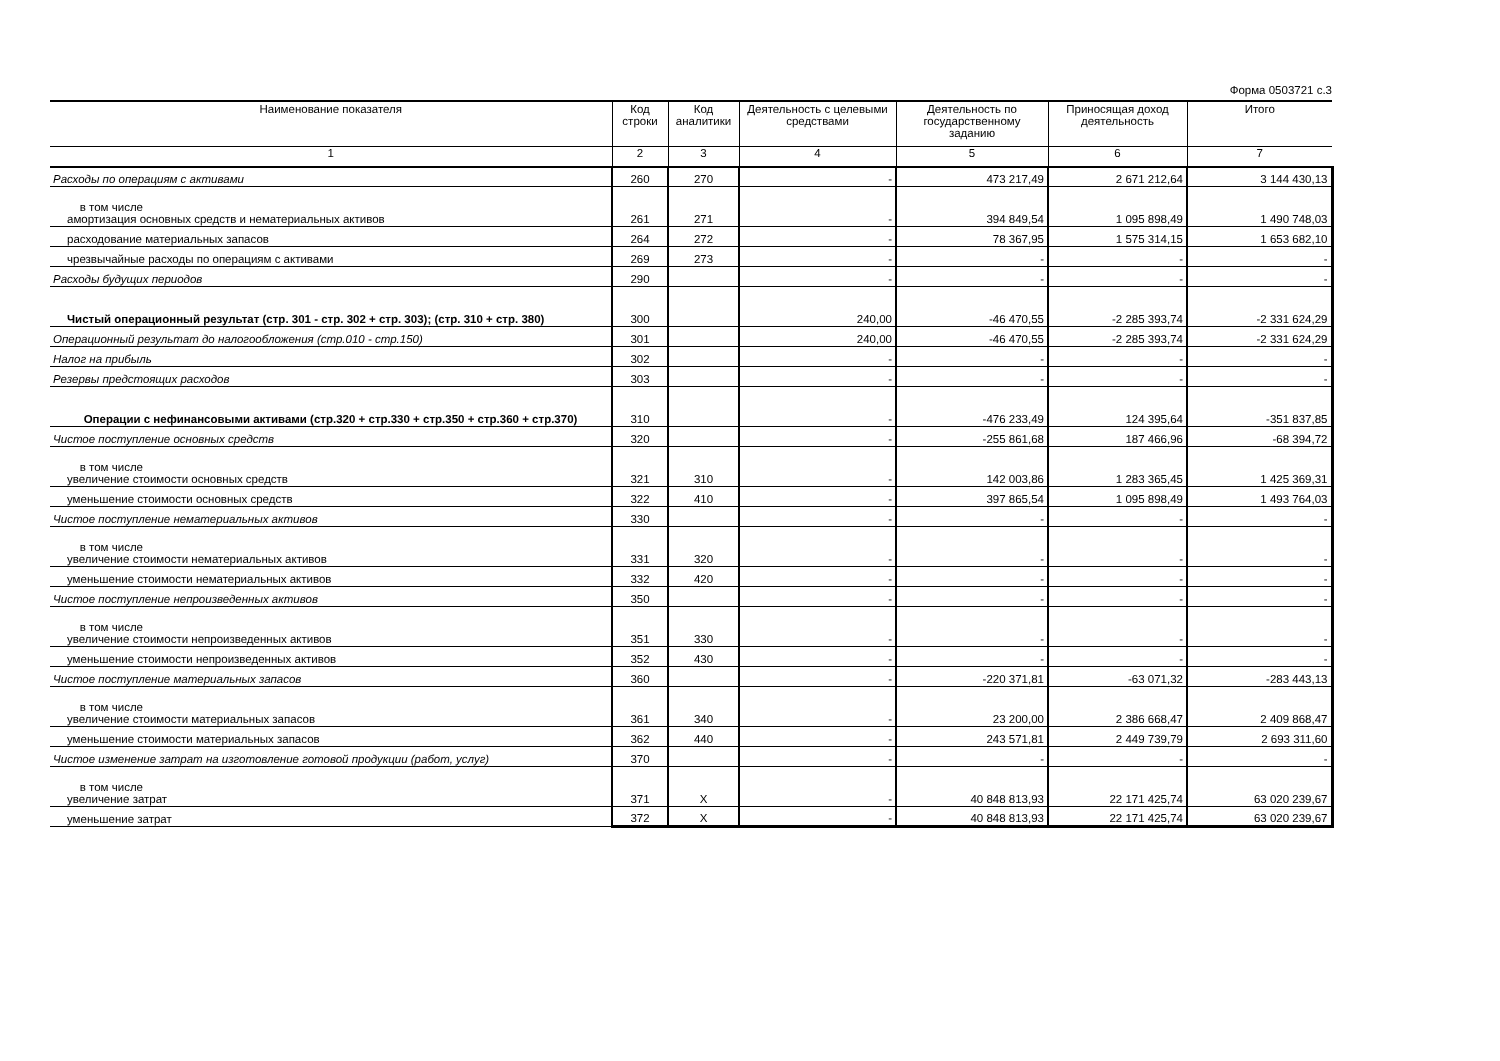Форма 0503721 с.3
| Наименование показателя | Код строки | Код аналитики | Деятельность с целевыми средствами | Деятельность по государственному заданию | Приносящая доход деятельность | Итого |
| --- | --- | --- | --- | --- | --- | --- |
| 1 | 2 | 3 | 4 | 5 | 6 | 7 |
| Расходы по операциям с активами | 260 | 270 | - | 473 217,49 | 2 671 212,64 | 3 144 430,13 |
| в том числе амортизация основных средств и нематериальных активов | 261 | 271 | - | 394 849,54 | 1 095 898,49 | 1 490 748,03 |
| расходование материальных запасов | 264 | 272 | - | 78 367,95 | 1 575 314,15 | 1 653 682,10 |
| чрезвычайные расходы по операциям с активами | 269 | 273 | - | - | - | - |
| Расходы будущих периодов | 290 | | - | - | - | - |
| Чистый операционный результат (стр. 301 - стр. 302 + стр. 303); (стр. 310 + стр. 380) | 300 | | 240,00 | -46 470,55 | -2 285 393,74 | -2 331 624,29 |
| Операционный результат до налогообложения (стр.010 - стр.150) | 301 | | 240,00 | -46 470,55 | -2 285 393,74 | -2 331 624,29 |
| Налог на прибыль | 302 | | - | - | - | - |
| Резервы предстоящих расходов | 303 | | - | - | - | - |
| Операции с нефинансовыми активами (стр.320 + стр.330 + стр.350 + стр.360 + стр.370) | 310 | | - | -476 233,49 | 124 395,64 | -351 837,85 |
| Чистое поступление основных средств | 320 | | - | -255 861,68 | 187 466,96 | -68 394,72 |
| в том числе увеличение стоимости основных средств | 321 | 310 | - | 142 003,86 | 1 283 365,45 | 1 425 369,31 |
| уменьшение стоимости основных средств | 322 | 410 | - | 397 865,54 | 1 095 898,49 | 1 493 764,03 |
| Чистое поступление нематериальных активов | 330 | | - | - | - | - |
| в том числе увеличение стоимости нематериальных активов | 331 | 320 | - | - | - | - |
| уменьшение стоимости нематериальных активов | 332 | 420 | - | - | - | - |
| Чистое поступление непроизведенных активов | 350 | | - | - | - | - |
| в том числе увеличение стоимости непроизведенных активов | 351 | 330 | - | - | - | - |
| уменьшение стоимости непроизведенных активов | 352 | 430 | - | - | - | - |
| Чистое поступление материальных запасов | 360 | | - | -220 371,81 | -63 071,32 | -283 443,13 |
| в том числе увеличение стоимости материальных запасов | 361 | 340 | - | 23 200,00 | 2 386 668,47 | 2 409 868,47 |
| уменьшение стоимости материальных запасов | 362 | 440 | - | 243 571,81 | 2 449 739,79 | 2 693 311,60 |
| Чистое изменение затрат на изготовление готовой продукции (работ, услуг) | 370 | | - | - | - | - |
| в том числе увеличение затрат | 371 | X | - | 40 848 813,93 | 22 171 425,74 | 63 020 239,67 |
| уменьшение затрат | 372 | X | - | 40 848 813,93 | 22 171 425,74 | 63 020 239,67 |